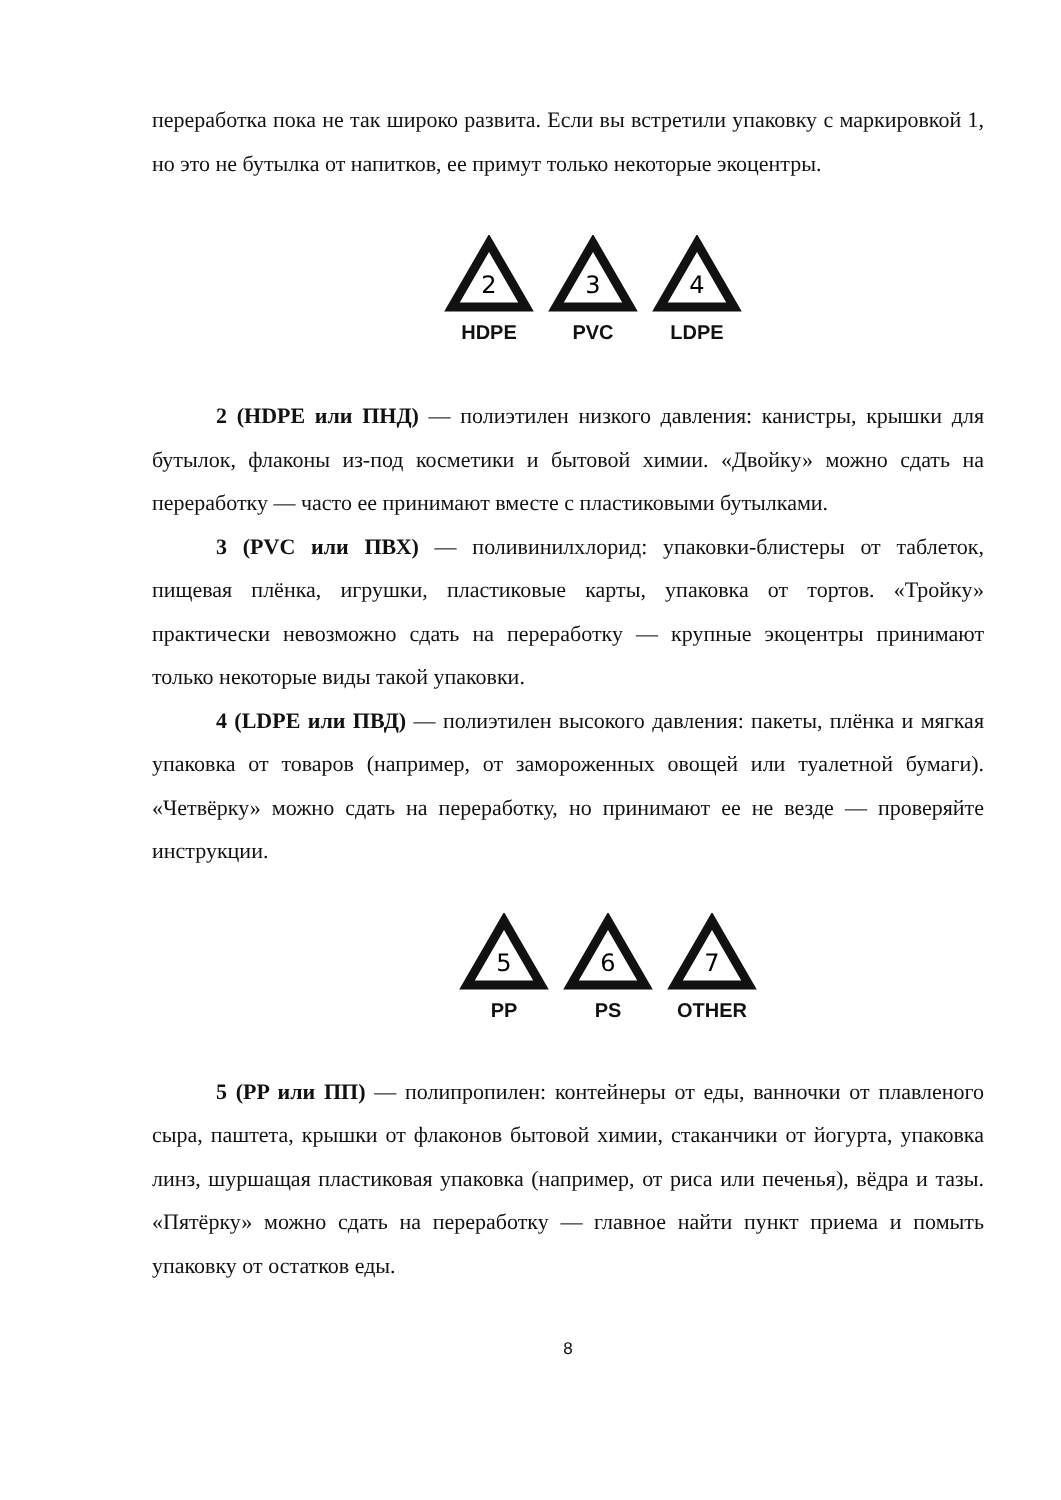переработка пока не так широко развита. Если вы встретили упаковку с маркировкой 1, но это не бутылка от напитков, ее примут только некоторые экоцентры.
2
HDPE
3
PVC
4
LDPE
2 (HDPE или ПНД) — полиэтилен низкого давления: канистры, крышки для бутылок, флаконы из-под косметики и бытовой химии. «Двойку» можно сдать на переработку — часто ее принимают вместе с пластиковыми бутылками.
3 (PVC или ПВХ) — поливинилхлорид: упаковки-блистеры от таблеток, пищевая плёнка, игрушки, пластиковые карты, упаковка от тортов. «Тройку» практически невозможно сдать на переработку — крупные экоцентры принимают только некоторые виды такой упаковки.
4 (LDPE или ПВД) — полиэтилен высокого давления: пакеты, плёнка и мягкая упаковка от товаров (например, от замороженных овощей или туалетной бумаги). «Четвёрку» можно сдать на переработку, но принимают ее не везде — проверяйте инструкции.
5
PP
6
PS
7
OTHER
5 (PP или ПП) — полипропилен: контейнеры от еды, ванночки от плавленого сыра, паштета, крышки от флаконов бытовой химии, стаканчики от йогурта, упаковка линз, шуршащая пластиковая упаковка (например, от риса или печенья), вёдра и тазы. «Пятёрку» можно сдать на переработку — главное найти пункт приема и помыть упаковку от остатков еды.
8